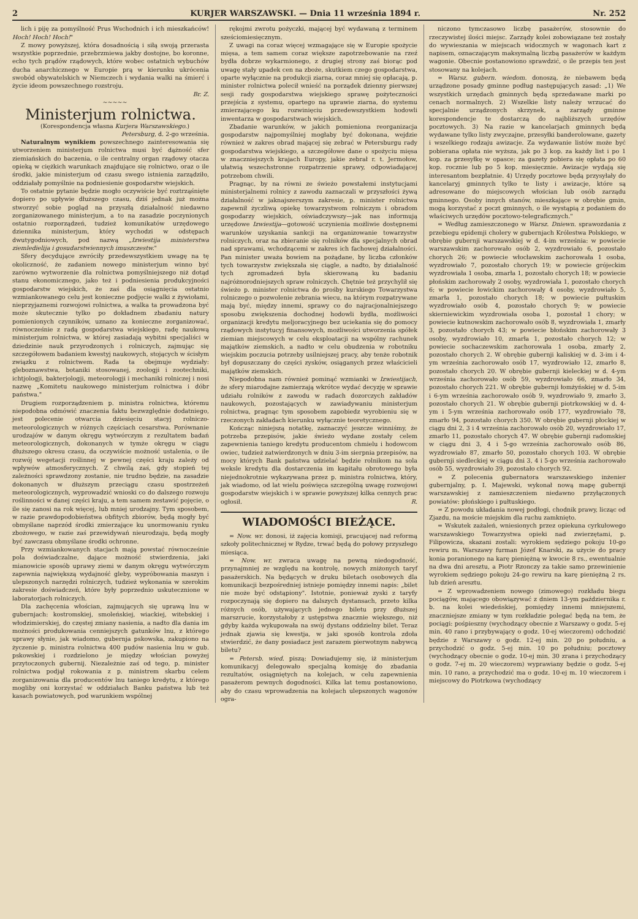2 KURJER WARSZAWSKI. — Dnia 11 września 1894 r. Nr. 252
lich i piję za pomyślność Prus Wschodnich i ich mieszkańców! Hoch! Hoch! Hoch!"
Z mowy powyższej, która dosadnością i siłą swoją przerasta wszystkie poprzednie, przebrzmiewa jakby dostojne, bo koronne, echo tych prądów rządowych, które wobec ostatnich wybuchów ducha anarchicznego w Europie prą w kierunku ukrócenia swobód obywatelskich w Niemczech i wydania walki na śmierć i życie ideom powszechnego rozstroju.
Br. Z.
~~~~~
Ministerjum rolnictwa.
(Korespondencja własna Kurjera Warszawskiego.)
Petersburg, d. 2-go września.
Naturalnym wynikiem powszechnego zainteresowania się utworzeniem ministerjum rolnictwa musi być dążność sfer ziemiańskich do baczenia, o ile centralny organ rządowy otacza opieką w ciężkich warunkach znajdujące się rolnictwo, oraz o ile środki, jakie ministerjum od czasu swego istnienia zarządziło, oddziałały pomyślnie na podniesienie gospodarstw wiejskich.
To ostatnie pytanie będzie mogło oczywiście być roztrząśnięte dopiero po upływie dłuższego czasu, dziś jednak już można stworzyć sobie pogląd na przyszłą działalność niedawno zorganizowanego ministerjum, a to na zasadzie poczynionych ostatnio rozporządzeń, tudzież komunikatów urzędowego dziennika ministerjum, który wychodzi w odstępach dwutygodniowych, pod nazwą „Izwiestija ministerstwa ziemledielija i gosudarstwiennych imuszczestw."
Sfery decydujące zwróciły przedewszystkiem uwagę na tę okoliczność, że zadaniem nowego ministerjum winno być zarówno wytworzenie dla rolnictwa pomyślniejszego niż dotąd stanu ekonomicznego, jako też i podniesienia produkcyjności gospodarstw wiejskich, że zaś dla osiągnięcia ostatnio wzmiankowanego celu jest konieczne podjęcie walki z żywiołami, nieprzyjaznemi rozwojowi rolnictwa, a walka ta prowadzona być może skutecznie tylko po dokładnem zbadaniu natury pomienionych czynników, uznano za konieczne zorganizować, równocześnie z radą gospodarstwa wiejskiego, radę naukową ministerjum rolnictwa, w której zasiadają wybitni specjaliści w dziedzinie nauk przyrodzonych i rolniczych, zajmując się szczegółowem badaniem kwestyj naukowych, stojących w ścisłym związku z rolnictwem. Rada ta obejmuje wydziały: gleboznawstwa, botaniki stosowanej, zoologji i zootechniki, ichtjologji, bakterjologji, meteorologji i mechaniki rolniczej i nosi nazwę „Komitetu naukowego ministerjum rolnictwa i dóbr państwa."
Drugiem rozporządzeniem p. ministra rolnictwa, któremu niepodobna odmówić znaczenia faktu bezwzględnie dodatniego, jest polecenie otwarcia dziesięciu stacyj rolniczo-meteorologicznych w różnych częściach cesarstwa. Porównanie urodzajów w danym okręgu wytwórczym z rezultatem badań meteorologicznych, dokonanych w tymże okręgu w ciągu dłuższego okresu czasu, da oczywiście możność ustalenia, o ile rozwój wegetacji roślinnej w pewnej części kraju zależy od wpływów atmosferycznych. Z chwilą zaś, gdy stopień tej zależności sprawdzony zostanie, nie trudno będzie, na zasadzie dokonanych w dłuższym przeciągu czasu spostrzeżeń meteorologicznych, wyprowadzić wnioski co do dalszego rozwoju roślinności w danej części kraju, a tem samem zestawić pojęcie, o ile się zanosi na rok więcej, lub mniej urodzajny. Tym sposobem, w razie prawdopodobieństwa obfitych zbiorów, będą mogły być obmyślane naprzód środki zmierzające ku unormowaniu rynku zbożowego, w razie zaś przewidywań nieurodzaju, będą mogły być zawczasu obmyślane środki ochronne.
Przy wzmiankowanych stacjach mają powstać równocześnie pola doświadczalne, dające możność stwierdzenia, jaki mianowicie sposób uprawy ziemi w danym okręgu wytwórczym zapewnia największą wydajność gleby, wypróbowania maszyn i ulepszonych narzędzi rolniczych, tudzież wykonania w szerokim zakresie doświadczeń, które były poprzednio uskutecznione w laboratorjach rolniczych.
Dla zachęcenia włościan, zajmujących się uprawą lnu w gubernjach: kostromskiej, smoleńskiej, wiackiej, witebskiej i włodzimierskiej, do częstej zmiany nasienia, a nadto dla dania im możności produkowania cenniejszych gatunków lnu, z którego uprawy słynie, jak wiadomo, gubernja pskowska, zakupiono na życzenie p. ministra rolnictwa 400 pudów nasienia lnu w gub. pskowskiej i rozdzielono je między włościan powyżej przytoczonych gubernij. Niezależnie zaś od tego, p. minister rolnictwa podjął rokowania z p. ministrem skarbu celem zorganizowania dla producentów lnu taniego kredytu, z którego mogliby oni korzystać w oddziałach Banku państwa lub też kasach powiatowych, pod warunkiem wspólnej
rękojmi zwrotu pożyczki, mającej być wydawaną z terminem sześciomiesięcznym.
Z uwagi na coraz więcej wzmagające się w Europie spożycie mięsa, a tem samem coraz większe zapotrzebowanie na rzeź bydła dobrze wykarmionego, z drugiej strony zaś biorąc pod uwagę stały upadek cen na zboże, skutkiem czego gospodarstwa, oparte wyłącznie na produkcji ziarna, coraz mniej się opłacają, p. minister rolnictwa polecił wnieść na porządek dzienny pierwszej sesji rady gospodarstwa wiejskiego sprawę pożyteczności przejścia z systemu, opartego na uprawie ziarna, do systemu zmierzającego ku rozwinięciu przedewszystkiem hodowli inwentarza w gospodarstwach wiejskich.
Zbadanie warunków, w jakich pomieniona reorganizacja gospodarstw najpomyślniej mogłaby być dokonana, wejdzie również w zakres obrad mającej się zebrać w Petersburgu rady gospodarstwa wiejskiego, a szczegółowe dane o spożyciu mięsa w znaczniejszych krajach Europy, jakie zebrał r. t. Jermołow, ułatwią wszechstronne rozpatrzenie sprawy, odpowiadającej potrzebom chwili.
Pragnąc, by na równi ze świeżo powstałemi instytucjami ministerjalnemi rolnicy z zawodu zaznaczali w przyszłości żywą działalność w jaknajszerszym zakresie, p. minister rolnictwa zapewnił życzliwą opiekę towarzystwom rolniczym i obradom gospodarzy wiejskich, oświadczywszy—jak nas informują urzędowe Izwiestija—gotowość uczynienia możliwie dostępnemi warunków uzyskania sankcji na organizowanie towarzystw rolniczych, oraz na zbieranie się rolników dla specjalnych obrad nad sprawami, wchodzącemi w zakres ich fachowej działalności. Pan minister uważa bowiem na pożądane, by liczba członków tych towarzystw zwiększała się ciągle, a nadto, by działalność tych zgromadzeń była skierowaną ku badaniu najróżnorodniejszych spraw rolniczych. Chętnie też przychylił się świeżo p. minister rolnictwa do prośby kurskiego Towarzystwa rolniczego o pozwolenie zebrania wiecu, na którym rozpatrywane mają być, między innemi, sprawy co do najracjonalniejszego sposobu zwiększenia dochodnej hodowli bydła, możliwości organizacji kredytu meljoracyjnego bez uciekania się do pomocy rządowych instytucyj finansowych, możliwości utworzenia spółek ziemian miejscowych w celu eksploatacji na wspólny rachunek majątków ziemskich, a nadto w celu obudzenia w robotniku wiejskim poczucia potrzeby usilniejszej pracy, aby tenże robotnik był dopuszczany do części zysków, osiąganych przez właścicieli majątków ziemskich.
Niepodobna nam również pominąć wzmianki w Izwiestijach, że sfery miarodajne zamierzają wkrótce wydać decyzję w sprawie udziału rolników z zawodu w radach dozorczych zakładów naukowych, pozostających w zawiadywaniu ministerjum rolnictwa, pragnąc tym sposobem zapobiedz wyrobieniu się w rzeczonych zakładach kierunku wyłącznie teoretycznego.
Kończąc niniejszą notatkę, zaznaczyć jeszcze winniśmy, że potrzeba przepisów, jakie świeżo wydane zostały celem zapewnienia taniego kredytu producentom chmielu i hodowcom owiec, tudzież zatwierdzonych w dniu 3-im sierpnia przepisów, na mocy których Bank państwa udzielać będzie rolnikom na sola weksle kredytu dla dostarczenia im kapitału obrotowego była niejednokrotnie wykazywana przez p. ministra rolnictwa, który, jak wiadomo, od lat wielu poświęca szczególną uwagę rozwojowi gospodarstw wiejskich i w sprawie powyższej kilka cennych prac ogłosił. R.
WIADOMOŚCI BIEŻĄCE.
= Now. wr. donosi, iż zajęcia komisji, pracującej nad reformą szkoły politechnicznej w Rydze, trwać będą do połowy przyszłego miesiąca.
= Now. wr. zwraca uwagę na pewną niedogodność, przynajmniej ze względu na kontrolę, nowych zniżonych taryf pasażerskich. Na będących w druku biletach osobowych dla komunikacji bezpośredniej istnieje pomiędzy innemi napis: „bilet nie może być odstąpiony". Istotnie, ponieważ zyski z taryfy rozpoczynają się dopiero na dalszych dystansach, przeto kilka różnych osób, używających jednego biletu przy dłuższej marszrucie, korzystałoby z ustępstwa znacznie większego, niż gdyby każda wykupowała na swój dystans oddzielny bilet. Teraz jednak zjawia się kwestja, w jaki sposób kontrola zdoła stwierdzić, że dany posiadacz jest zarazem pierwotnym nabywcą biletu?
= Petersb. wied. piszą: Dowiadujemy się, iż ministerjum komunikacyj delegowało specjalną komisję do zbadania rezultatów, osiągniętych na kolejach, w celu zapewnienia pasażerom pewnych dogodności. Kilka lat temu postanowiono, aby do czasu wprowadzenia na kolejach ulepszonych wagonów ogra-
niczono tymczasowo liczbę pasażerów, stosownie do rzeczywistej ilości miejsc. Zarządy kolei zobowiązane też zostały do wywieszania w miejscach widocznych w wagonach kart z napisem, oznaczającym maksymalną liczbą pasażerów w każdym wagonie. Obecnie postanowiono sprawdzić, o ile przepis ten jest stosowany na kolejach.
= Warsz. gubern. wiedom. donoszą, że niebawem będą urządzone posady gminne podług następujących zasad: „1) We wszystkich urzędach gminnych będą sprzedawane marki po cenach normalnych. 2) Wszelkie listy należy wrzucać do specjalnie urządzonych skrzynek, a zarządy gminne korespondencje te dostarczą do najbliższych urzędów pocztowych. 3) Na razie w kancelarjach gminnych będą wydawane tylko listy zwyczajne, przesyłki banderolowane, gazety i wszelkiego rodzaju awizacje. Za wydawanie listów może być pobierana opłata nie wyższa, jak po 3 kop. za każdy list i po 1 kop. za przesyłkę w opasce; za gazety pobiera się opłata po 60 kop. rocznie lub po 5 kop. miesięcznie. Awizacje wydają się interesantom bezpłatnie. 4) Urzędy pocztowe będą przysyłały do kancelaryj gminnych tylko te listy i awizacje, które są adresowane do miejscowych włościan lub osób zarządu gminnego. Osoby innych stanów, mieszkające w obrębie gmin, mogą korzystać z poczt gminnych, o ile wystąpią z podaniem do właściwych urzędów pocztowo-telegraficznych."
= Według zamieszczonego w Warsz. Dniewn. sprawozdania z przebiegu epidemji cholery w gubernjach Królestwa Polskiego, w obrębie gubernji warszawskiej w d. 4-im września: w powiecie warszawskim zachorowało osób 2, wyzdrowiało 6, pozostało chorych 26; w powiecie włocławskim zachorowała 1 osoba, wyzdrowiało 7, pozostało chorych 19; w powiecie grójeckim wyzdrowiała 1 osoba, zmarła 1, pozostało chorych 18; w powiecie płońskim zachorowały 2 osoby, wyzdrowiała 1, pozostało chorych 6; w powiecie łowickim zachorowały 4 osoby, wyzdrowiało 5, zmarła 1, pozostało chorych 18; w powiecie pułtuskim wyzdrowiało osób 4, pozostało chorych 9; w powiecie skierniewickim wyzdrowiała osoba 1, pozostał 1 chory; w powiecie kutnowskim zachorowało osób 8, wyzdrowiała 1, zmarły 3, pozostało chorych 43; w powiecie błońskim zachorowały 3 osoby, wyzdrowiało 10, zmarła 1, pozostało chorych 12; w powiecie sochaczewskim zachorowała 1 osoba, zmarły 2, pozostało chorych 2. W obrębie gubernji kaliskiej w d. 3-im i 4-ym września zachorowało osób 17, wyzdrowiało 12, zmarło 8, pozostało chorych 20. W obrębie gubernji kieleckiej w d. 4-ym września zachorowało osób 59, wyzdrowiało 66, zmarło 34, pozostało chorych 221. W obrębie gubernji łomżyńskiej w d. 5-im i 6-ym września zachorowało osób 9, wyzdrowiało 9, zmarło 3, pozostało chorych 21. W obrębie gubernji piotrkowskiej w d. 4-ym i 5-ym września zachorowało osób 177, wyzdrowiało 78, zmarło 94, pozostało chorych 350. W obrębie gubernji płockiej w ciągu dni 2, 3 i 4 września zachorowało osób 20, wyzdrowiało 17, zmarło 11, pozostało chorych 47. W obrębie gubernji radomskiej w ciągu dni 3, 4 i 5-go września zachorowało osób 86, wyzdrowiało 87, zmarło 50, pozostało chorych 103. W obrębie gubernji siedleckiej w ciągu dni 3, 4 i 5-go września zachorowało osób 55, wyzdrowiało 39, pozostało chorych 92.
= Z polecenia gubernatora warszawskiego inżenier gubernjalny, p. I. Majewski, wykonał nową mapę gubernji warszawskiej z zamieszczeniem niedawno przyłączonych powiatów: płońskiego i pułtuskiego.
= Z powodu układania nowej podłogi, chodnik prawy, licząc od Zjazdu, na moście miejskim dla ruchu zamknięto.
= Wskutek zażaleń, wniesionych przez opiekuna cyrkułowego warszawskiego Towarzystwa opieki nad zwierzętami, p. Filipowicza, skazani zostali: wyrokiem sędziego pokoju 10-go rewiru m. Warszawy furman Józef Knarski, za użycie do pracy konia poranionego na karę pieniężną w kwocie 8 rs., ewentualnie na dwa dni aresztu, a Piotr Rzonczy za takie samo przewinienie wyrokiem sędziego pokoju 24-go rewiru na karę pieniężną 2 rs. lub dzień aresztu.
= Z wprowadzeniem nowego (zimowego) rozkładu biegu pociągów, mającego obowiązywać z dniem 13-ym października r. b. na kolei wiedeńskiej, pomiędzy innemi mniejszemi, znaczniejsze zmiany w tym rozkładzie polegać będą na tem, że pociągi: pośpieszny (wychodzący obecnie z Warszawy o godz. 5-ej min. 40 rano i przybywający o godz. 10-ej wieczorem) odchodzić będzie z Warszawy o godz. 12-ej min. 20 po południu, a przychodzić o godz. 5-ej min. 10 po południu; pocztowy (wychodzący obecnie o godz. 10-ej min. 30 zrana i przychodzący o godz. 7-ej m. 20 wieczorem) wyprawiany będzie o godz. 5-ej min. 10 rano, a przychodzić ma o godz. 10-ej m. 10 wieczorem i miejscowy do Piotrkowa (wychodzący